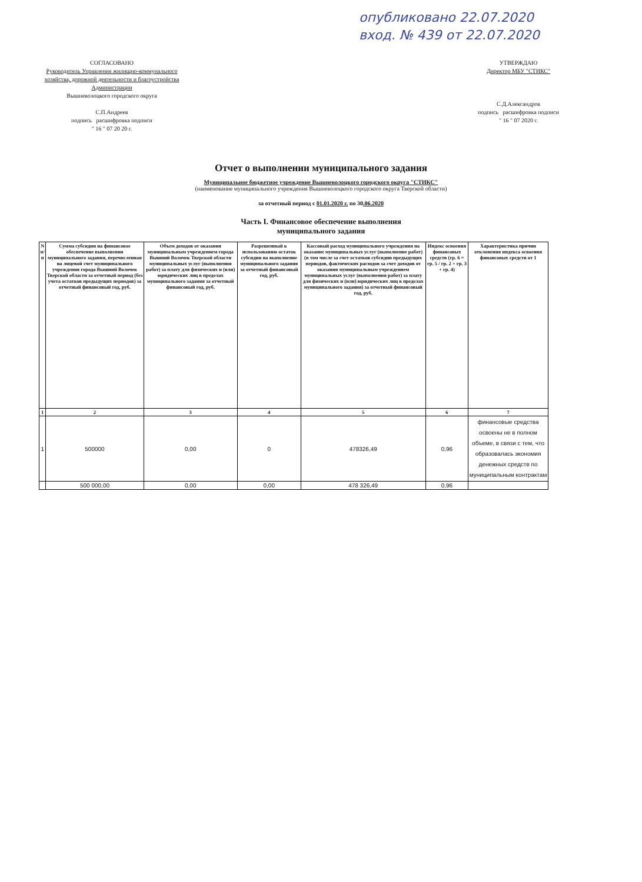опубликовано 22.07.2020
вход. № 439 от 22.07.2020
СОГЛАСОВАНО
Руководитель Управления жилищно-коммунального хозяйства, дорожной деятельности и благоустройства Администрации
Вышневолоцкого городского округа
С.П.Андреев
подпись расшифровка подписи
" 16 " 07 20 20 г.
УТВЕРЖДАЮ
Директор МБУ "СТИКС"
С.Д.Александров
подпись расшифровка подписи
" 16 " 07 2020 г.
Отчет о выполнении муниципального задания
Муниципальное бюджетное учреждение Вышневолоцкого городского округа "СТИКС"
(наименование муниципального учреждения Вышневолоцкого городского округа Тверской области)
за отчетный период с 01.01.2020 г. по 30.06.2020
Часть I. Финансовое обеспечение выполнения
муниципального задания
| N п/п | Сумма субсидии на финансовое обеспечение выполнения муниципального задания, перечисленная на лицевой счет муниципального учреждения города Вышний Волочек Тверской области за отчетный период (без учета остатков предыдущих периодов) за отчетный финансовый год, руб. | Объем доходов от оказания муниципальным учреждением города Вышний Волочек Тверской области муниципальных услуг (выполнения работ) за плату для физических и (или) юридических лиц в пределах муниципального задания за отчетный финансовый год, руб. | Разрешенный к использованию остаток субсидии на выполнение муниципального задания за отчетный финансовый год, руб. | Кассовый расход муниципального учреждения на оказание муниципальных услуг (выполнение работ) (в том числе за счет остатков субсидии предыдущих периодов, фактических расходов за счет доходов от оказания муниципальным учреждением муниципальных услуг (выполнения работ) за плату для физических и (или) юридических лиц в пределах муниципального задания) за отчетный финансовый год, руб. | Индекс освоения финансовых средств (гр. 6 = гр. 5 / гр. 2 + гр. 3 + гр. 4) | Характеристика причин отклонения индекса освоения финансовых средств от 1 |
| --- | --- | --- | --- | --- | --- | --- |
| 1 | 2 | 3 | 4 | 5 | 6 | 7 |
| 1 | 500000 | 0,00 | 0 | 478326,49 | 0,96 | финансовые средства освоены не в полном объеме, в связи с тем, что образовалась экономия денежных средств по муниципальным контрактам |
| | 500 000,00 | 0,00 | 0,00 | 478 326,49 | 0,96 | |